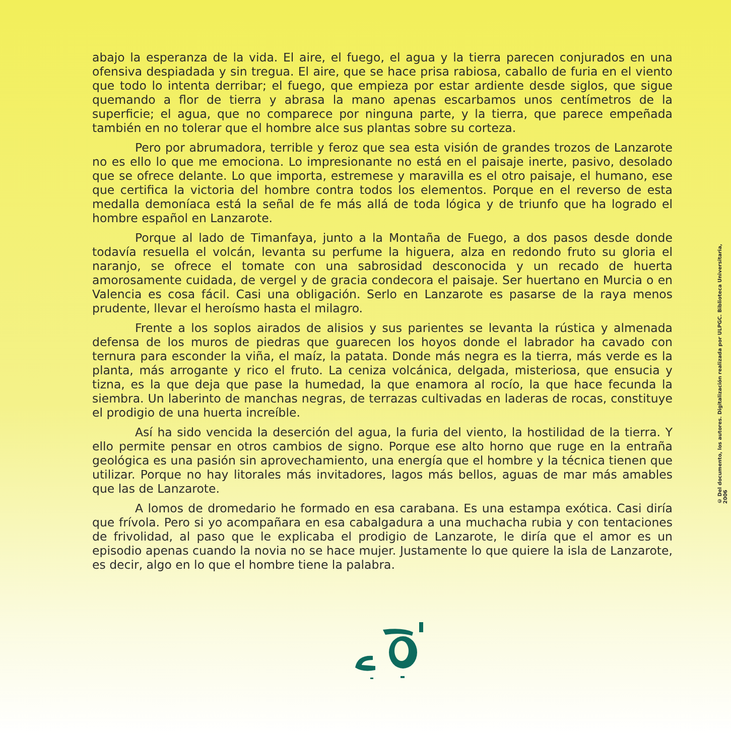abajo la esperanza de la vida. El aire, el fuego, el agua y la tierra parecen conjurados en una ofensiva despiadada y sin tregua. El aire, que se hace prisa rabiosa, caballo de furia en el viento que todo lo intenta derribar; el fuego, que empieza por estar ardiente desde siglos, que sigue quemando a flor de tierra y abrasa la mano apenas escarbamos unos centímetros de la superficie; el agua, que no comparece por ninguna parte, y la tierra, que parece empeñada también en no tolerar que el hombre alce sus plantas sobre su corteza.
Pero por abrumadora, terrible y feroz que sea esta visión de grandes trozos de Lanzarote no es ello lo que me emociona. Lo impresionante no está en el paisaje inerte, pasivo, desolado que se ofrece delante. Lo que importa, estremese y maravilla es el otro paisaje, el humano, ese que certifica la victoria del hombre contra todos los elementos. Porque en el reverso de esta medalla demoníaca está la señal de fe más allá de toda lógica y de triunfo que ha logrado el hombre español en Lanzarote.
Porque al lado de Timanfaya, junto a la Montaña de Fuego, a dos pasos desde donde todavía resuella el volcán, levanta su perfume la higuera, alza en redondo fruto su gloria el naranjo, se ofrece el tomate con una sabrosidad desconocida y un recado de huerta amorosamente cuidada, de vergel y de gracia condecora el paisaje. Ser huertano en Murcia o en Valencia es cosa fácil. Casi una obligación. Serlo en Lanzarote es pasarse de la raya menos prudente, llevar el heroísmo hasta el milagro.
Frente a los soplos airados de alisios y sus parientes se levanta la rústica y almenada defensa de los muros de piedras que guarecen los hoyos donde el labrador ha cavado con ternura para esconder la viña, el maíz, la patata. Donde más negra es la tierra, más verde es la planta, más arrogante y rico el fruto. La ceniza volcánica, delgada, misteriosa, que ensucia y tizna, es la que deja que pase la humedad, la que enamora al rocío, la que hace fecunda la siembra. Un laberinto de manchas negras, de terrazas cultivadas en laderas de rocas, constituye el prodigio de una huerta increíble.
Así ha sido vencida la deserción del agua, la furia del viento, la hostilidad de la tierra. Y ello permite pensar en otros cambios de signo. Porque ese alto horno que ruge en la entraña geológica es una pasión sin aprovechamiento, una energía que el hombre y la técnica tienen que utilizar. Porque no hay litorales más invitadores, lagos más bellos, aguas de mar más amables que las de Lanzarote.
A lomos de dromedario he formado en esa carabana. Es una estampa exótica. Casi diría que frívola. Pero si yo acompañara en esa cabalgadura a una muchacha rubia y con tentaciones de frivolidad, al paso que le explicaba el prodigio de Lanzarote, le diría que el amor es un episodio apenas cuando la novia no se hace mujer. Justamente lo que quiere la isla de Lanzarote, es decir, algo en lo que el hombre tiene la palabra.
© Del documento, los autores. Digitalización realizada por ULPGC. Biblioteca Universitaria, 2006